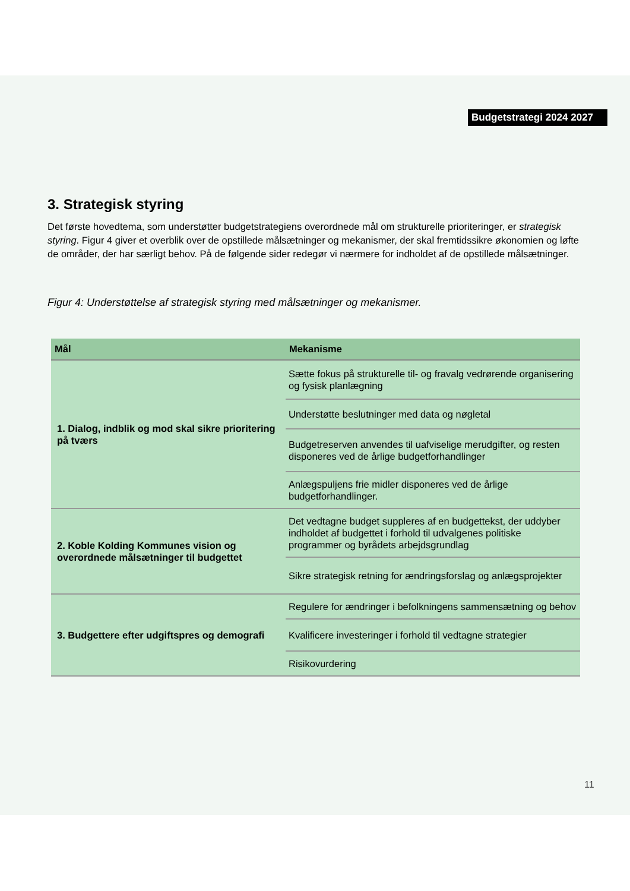Budgetstrategi 2024 2027
3. Strategisk styring
Det første hovedtema, som understøtter budgetstrategiens overordnede mål om strukturelle prioriteringer, er strategisk styring. Figur 4 giver et overblik over de opstillede målsætninger og mekanismer, der skal fremtidssikre økonomien og løfte de områder, der har særligt behov. På de følgende sider redegør vi nærmere for indholdet af de opstillede målsætninger.
Figur 4: Understøttelse af strategisk styring med målsætninger og mekanismer.
| Mål | Mekanisme |
| --- | --- |
| 1. Dialog, indblik og mod skal sikre prioritering på tværs | Sætte fokus på strukturelle til- og fravalg vedrørende organisering og fysisk planlægning |
| | Understøtte beslutninger med data og nøgletal |
| | Budgetreserven anvendes til uafviselige merudgifter, og resten disponeres ved de årlige budgetforhandlinger |
| | Anlægspuljens frie midler disponeres ved de årlige budgetforhandlinger. |
| 2. Koble Kolding Kommunes vision og overordnede målsætninger til budgettet | Det vedtagne budget suppleres af en budgettekst, der uddyber indholdet af budgettet i forhold til udvalgenes politiske programmer og byrådets arbejdsgrundlag |
| | Sikre strategisk retning for ændringsforslag og anlægsprojekter |
| 3. Budgettere efter udgiftspres og demografi | Regulere for ændringer i befolkningens sammensætning og behov |
| | Kvalificere investeringer i forhold til vedtagne strategier |
| | Risikovurdering |
11